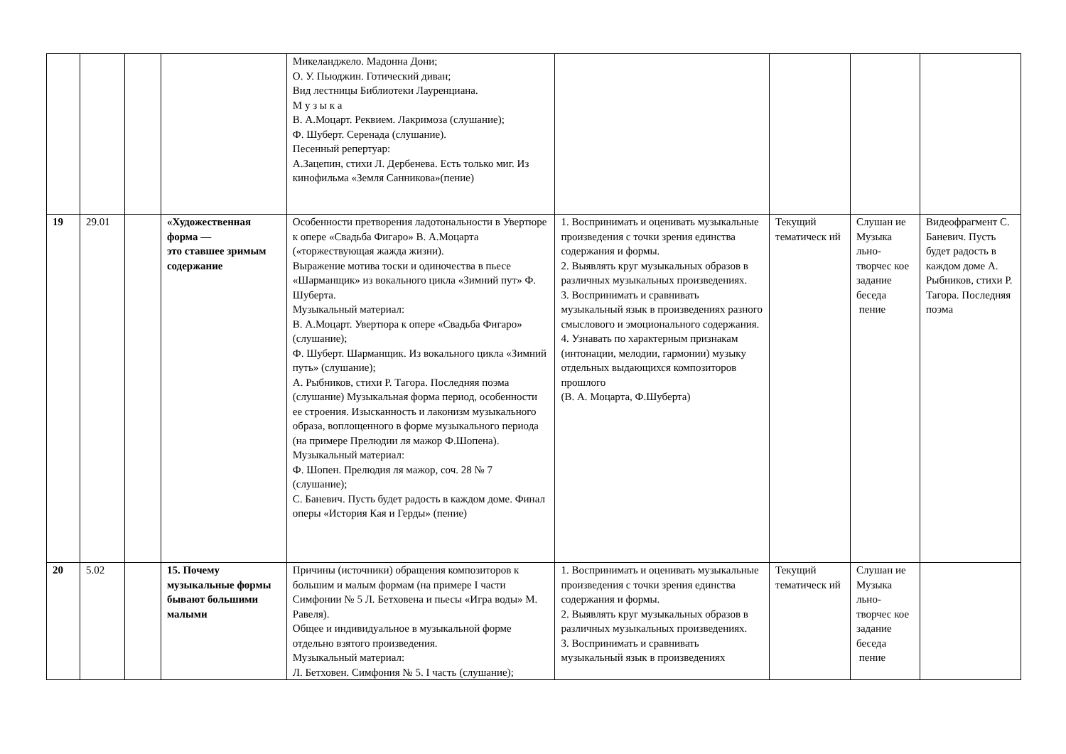| | | | | Микеланджело. Мадонна Дони; О. У. Пьюджин. Готический диван; Вид лестницы Библиотеки Лауренциана. М у з ы к а В. А.Моцарт. Реквием. Лакримоза (слушание); Ф. Шуберт. Серенада (слушание). Песенный репертуар: А.Зацепин, стихи Л. Дербенева. Есть только миг. Из кинофильма «Земля Санникова»(пение) | | | | |
| 19 | 29.01 | | «Художественная форма — это ставшее зримым содержание | Особенности претворения ладотональности в Увертюре к опере «Свадьба Фигаро» В. А.Моцарта («торжествующая жажда жизни). Выражение мотива тоски и одиночества в пьесе «Шарманщик» из вокального цикла «Зимний пут» Ф. Шуберта. Музыкальный материал: В. А.Моцарт. Увертюра к опере «Свадьба Фигаро» (слушание); Ф. Шуберт. Шарманщик. Из вокального цикла «Зимний путь» (слушание); А. Рыбников, стихи Р. Тагора. Последняя поэма (слушание) Музыкальная форма период, особенности ее строения. Изысканность и лаконизм музыкального образа, воплощенного в форме музыкального периода (на примере Прелюдии ля мажор Ф.Шопена). Музыкальный материал: Ф. Шопен. Прелюдия ля мажор, соч. 28 № 7 (слушание); С. Баневич. Пусть будет радость в каждом доме. Финал оперы «История Кая и Герды» (пение) | 1. Воспринимать и оценивать музыкальные произведения с точки зрения единства содержания и формы. 2. Выявлять круг музыкальных образов в различных музыкальных произведениях. 3. Воспринимать и сравнивать музыкальный язык в произведениях разного смыслового и эмоционального содержания. 4. Узнавать по характерным признакам (интонации, мелодии, гармонии) музыку отдельных выдающихся композиторов прошлого (В. А. Моцарта, Ф.Шуберта) | Текущий тематическ ий | Слушан ие Музыка льно-творчес кое задание беседа пение | Видеофрагмент С. Баневич. Пусть будет радость в каждом доме А. Рыбников, стихи Р. Тагора. Последняя поэма |
| 20 | 5.02 | | 15. Почему музыкальные формы бывают большими малыми | Причины (источники) обращения композиторов к большим и малым формам (на примере I части Симфонии № 5 Л. Бетховена и пьесы «Игра воды» М. Равеля). Общее и индивидуальное в музыкальной форме отдельно взятого произведения. Музыкальный материал: Л. Бетховен. Симфония № 5. I часть (слушание); | 1. Воспринимать и оценивать музыкальные произведения с точки зрения единства содержания и формы. 2. Выявлять круг музыкальных образов в различных музыкальных произведениях. 3. Воспринимать и сравнивать музыкальный язык в произведениях | Текущий тематическ ий | Слушан ие Музыка льно-творчес кое задание беседа пение | |